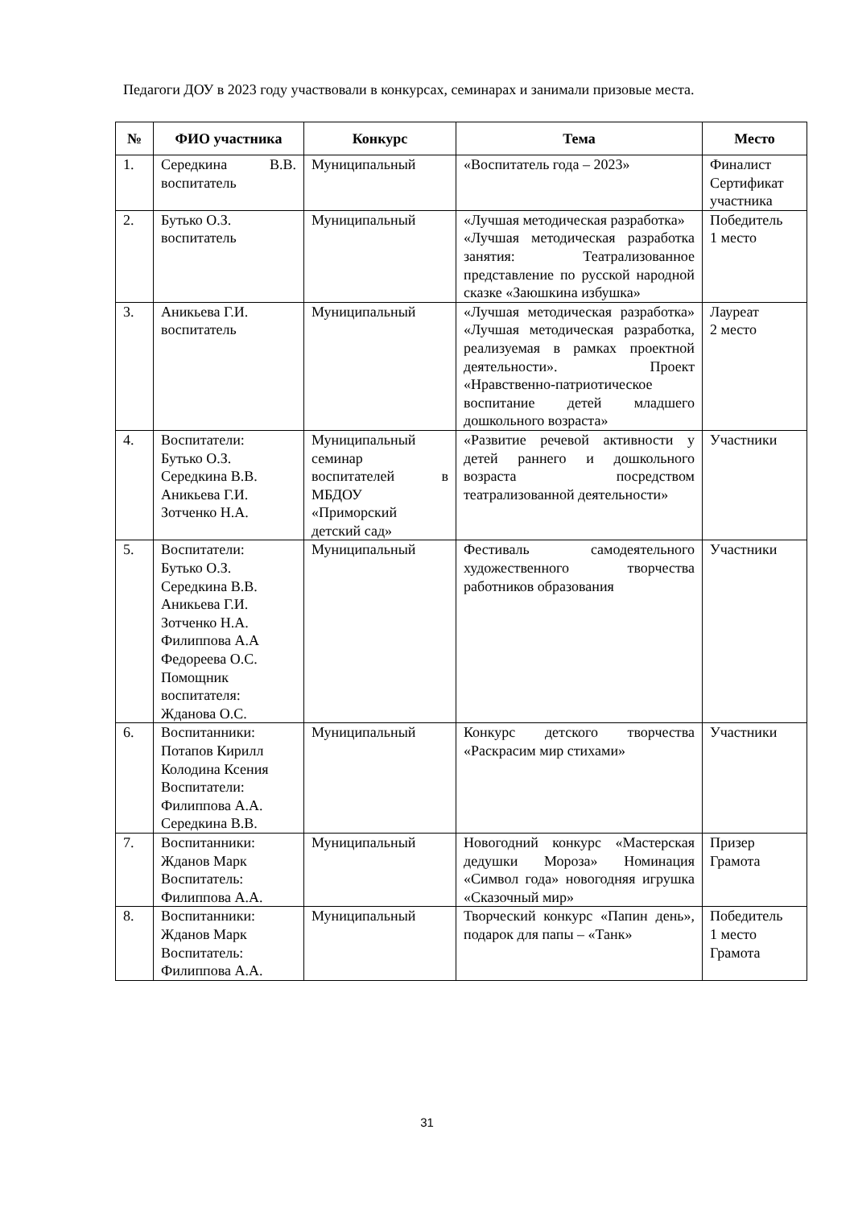Педагоги ДОУ в 2023 году участвовали в конкурсах, семинарах и занимали призовые места.
| № | ФИО участника | Конкурс | Тема | Место |
| --- | --- | --- | --- | --- |
| 1. | Середкина В.В. воспитатель | Муниципальный | «Воспитатель года – 2023» | Финалист Сертификат участника |
| 2. | Бутько О.З. воспитатель | Муниципальный | «Лучшая методическая разработка» «Лучшая методическая разработка занятия: Театрализованное представление по русской народной сказке «Заюшкина избушка» | Победитель 1 место |
| 3. | Аникьева Г.И. воспитатель | Муниципальный | «Лучшая методическая разработка» «Лучшая методическая разработка, реализуемая в рамках проектной деятельности». Проект «Нравственно-патриотическое воспитание детей младшего дошкольного возраста» | Лауреат 2 место |
| 4. | Воспитатели: Бутько О.З. Середкина В.В. Аникьева Г.И. Зотченко Н.А. | Муниципальный семинар воспитателей в МБДОУ «Приморский детский сад» | «Развитие речевой активности у детей раннего и дошкольного возраста посредством театрализованной деятельности» | Участники |
| 5. | Воспитатели: Бутько О.З. Середкина В.В. Аникьева Г.И. Зотченко Н.А. Филиппова А.А Федореева О.С. Помощник воспитателя: Жданова О.С. | Муниципальный | Фестиваль самодеятельного художественного творчества работников образования | Участники |
| 6. | Воспитанники: Потапов Кирилл Колодина Ксения Воспитатели: Филиппова А.А. Середкина В.В. | Муниципальный | Конкурс детского творчества «Раскрасим мир стихами» | Участники |
| 7. | Воспитанники: Жданов Марк Воспитатель: Филиппова А.А. | Муниципальный | Новогодний конкурс «Мастерская дедушки Мороза» Номинация «Символ года» новогодняя игрушка «Сказочный мир» | Призер Грамота |
| 8. | Воспитанники: Жданов Марк Воспитатель: Филиппова А.А. | Муниципальный | Творческий конкурс «Папин день», подарок для папы – «Танк» | Победитель 1 место Грамота |
31